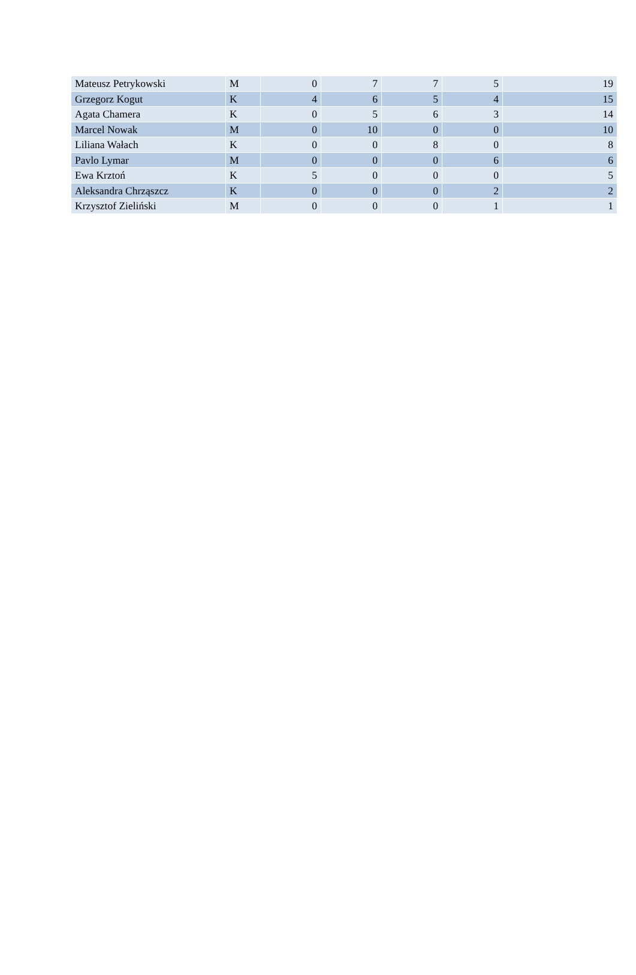| Mateusz Petrykowski | M | 0 | 7 | 7 | 5 | 19 |
| Grzegorz Kogut | K | 4 | 6 | 5 | 4 | 15 |
| Agata Chamera | K | 0 | 5 | 6 | 3 | 14 |
| Marcel Nowak | M | 0 | 10 | 0 | 0 | 10 |
| Liliana Wałach | K | 0 | 0 | 8 | 0 | 8 |
| Pavlo Lymar | M | 0 | 0 | 0 | 6 | 6 |
| Ewa Krztoń | K | 5 | 0 | 0 | 0 | 5 |
| Aleksandra Chrząszcz | K | 0 | 0 | 0 | 2 | 2 |
| Krzysztof Zieliński | M | 0 | 0 | 0 | 1 | 1 |